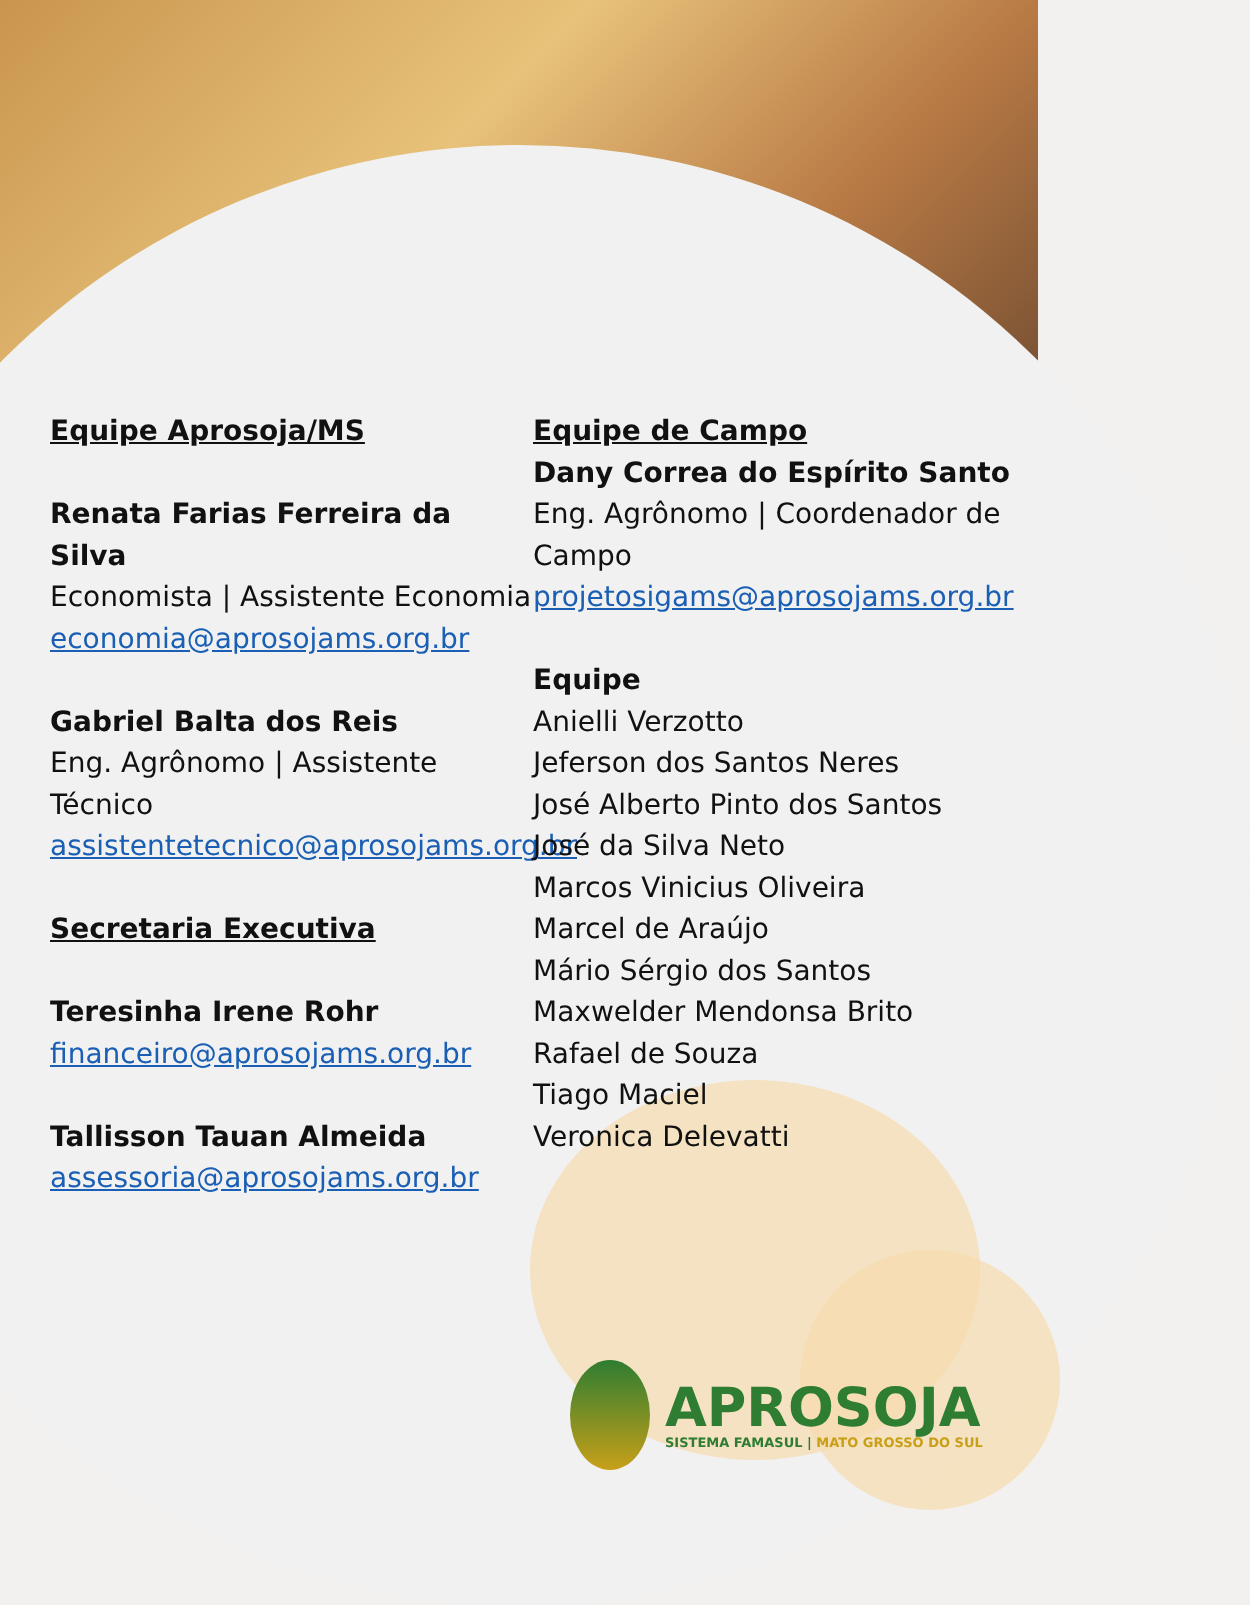Equipe Aprosoja/MS
Renata Farias Ferreira da Silva
Economista | Assistente Economia
economia@aprosojams.org.br
Gabriel Balta dos Reis
Eng. Agrônomo | Assistente Técnico
assistentetecnico@aprosojams.org.br
Secretaria Executiva
Teresinha Irene Rohr
financeiro@aprosojams.org.br
Tallisson Tauan Almeida
assessoria@aprosojams.org.br
Equipe de Campo
Dany Correa do Espírito Santo
Eng. Agrônomo | Coordenador de Campo
projetosigams@aprosojams.org.br
Equipe
Anielli Verzotto
Jeferson dos Santos Neres
José Alberto Pinto dos Santos
José da Silva Neto
Marcos Vinicius Oliveira
Marcel de Araújo
Mário Sérgio dos Santos
Maxwelder Mendonsa Brito
Rafael de Souza
Tiago Maciel
Veronica Delevatti
APROSOJA
SISTEMA FAMASUL | MATO GROSSO DO SUL